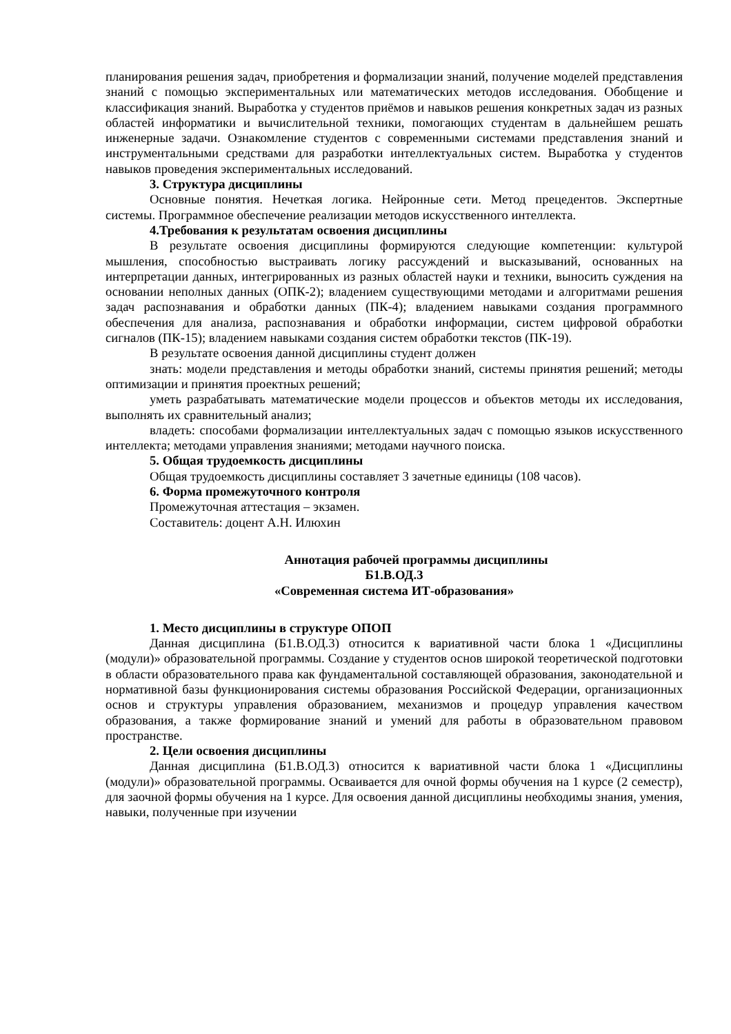планирования решения задач, приобретения и формализации знаний, получение моделей представления знаний с помощью экспериментальных или математических методов исследования. Обобщение и классификация знаний. Выработка у студентов приёмов и навыков решения конкретных задач из разных областей информатики и вычислительной техники, помогающих студентам в дальнейшем решать инженерные задачи. Ознакомление студентов с современными системами представления знаний и инструментальными средствами для разработки интеллектуальных систем. Выработка у студентов навыков проведения экспериментальных исследований.
3. Структура дисциплины
Основные понятия. Нечеткая логика. Нейронные сети. Метод прецедентов. Экспертные системы. Программное обеспечение реализации методов искусственного интеллекта.
4.Требования к результатам освоения дисциплины
В результате освоения дисциплины формируются следующие компетенции: культурой мышления, способностью выстраивать логику рассуждений и высказываний, основанных на интерпретации данных, интегрированных из разных областей науки и техники, выносить суждения на основании неполных данных (ОПК-2); владением существующими методами и алгоритмами решения задач распознавания и обработки данных (ПК-4); владением навыками создания программного обеспечения для анализа, распознавания и обработки информации, систем цифровой обработки сигналов (ПК-15); владением навыками создания систем обработки текстов (ПК-19).
В результате освоения данной дисциплины студент должен
знать: модели представления и методы обработки знаний, системы принятия решений; методы оптимизации и принятия проектных решений;
уметь разрабатывать математические модели процессов и объектов методы их исследования, выполнять их сравнительный анализ;
владеть: способами формализации интеллектуальных задач с помощью языков искусственного интеллекта; методами управления знаниями; методами научного поиска.
5. Общая трудоемкость дисциплины
Общая трудоемкость дисциплины составляет 3 зачетные единицы (108 часов).
6. Форма промежуточного контроля
Промежуточная аттестация – экзамен.
Составитель: доцент А.Н. Илюхин
Аннотация рабочей программы дисциплины
Б1.В.ОД.3
«Современная система ИТ-образования»
1. Место дисциплины в структуре ОПОП
Данная дисциплина (Б1.В.ОД.3) относится к вариативной части блока 1 «Дисциплины (модули)» образовательной программы. Создание у студентов основ широкой теоретической подготовки в области образовательного права как фундаментальной составляющей образования, законодательной и нормативной базы функционирования системы образования Российской Федерации, организационных основ и структуры управления образованием, механизмов и процедур управления качеством образования, а также формирование знаний и умений для работы в образовательном правовом пространстве.
2. Цели освоения дисциплины
Данная дисциплина (Б1.В.ОД.3) относится к вариативной части блока 1 «Дисциплины (модули)» образовательной программы. Осваивается для очной формы обучения на 1 курсе (2 семестр), для заочной формы обучения на 1 курсе. Для освоения данной дисциплины необходимы знания, умения, навыки, полученные при изучении